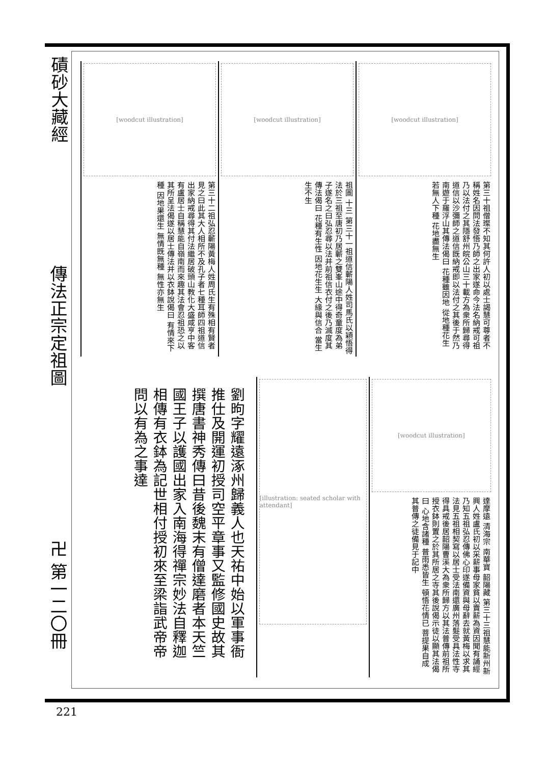磧砂大藏經
傳法正宗定祖圖
卍 第一二〇冊
[woodcut illustration]
第三十祖僧璨不知其何許人初以處士謁慧可尊者不稱姓名因問法發悟乃師之出家遂命今法名納戒可祖乃以法付之其隱舒州皖公山三十載方為衆所歸尋得道信以沙彌師之道信既納戒即以法付之其後于然乃南遊于羅浮山其傳法偈曰 花種雖因地 從地種花生 若無人下種 花地盡無生
[woodcut illustration]
祖圖 十三 第三十一祖道信蘄陽人姓司馬氏以穎悟得法於三祖至唐初乃居蘄之雙峯山途中得奇童度為弟子遂名之曰弘忍尋以法并前祖信衣付之後乃滅度其傳法偈曰 花種有生性 因地花生生 大緣與信合 當生生不生
[woodcut illustration]
第三十二祖弘忍蘄陽黃梅人姓周氏生有殊相有賢者見之曰此其大人相所不及孔子者七種耳師四祖道信出家納戒尋得其付法繼居破頭山教化大盛咸亨中客有盧居士自稱慧能自嶺南而來趣其法會忍祖恐之以其所呈法偈遂以居士傳法并以衣鉢說偈曰 有情來下種 因地果還生 無情既無種 無性亦無生
[woodcut illustration]
達摩遠 清海宗 南華寶 韶陽藏 第三十三祖慧能新州新興人姓盧氏初以采薪事母家貧以賣薪為資因聞有誦經乃知五祖弘忍傳佛心印遂備資與母辭去就黃梅以求其法見五祖相契寫以居士受法南還廣州落髮受具法性寺得具戒後居韶陽曹溪大為衆所歸方以其法普傳前祖所授衣鉢則置之於其所居之寺其後說偈示徒以顯其法偈曰 心地含諸種 普雨悉皆生 頓悟花情已 菩提果自成 其普傳之徒備見于記中
[illustration: seated scholar with attendant]
劉昫字耀遠涿州歸義人也天祐中始以軍事衙推仕及開運初授司空平章事又監修國史故其撰唐書神秀傳曰昔後魏末有僧達磨者本天竺國王子以護國出家入南海得禪宗妙法自釋迦相傳有衣鉢為記世相付授初來至梁詣武帝帝問以有為之事達
221